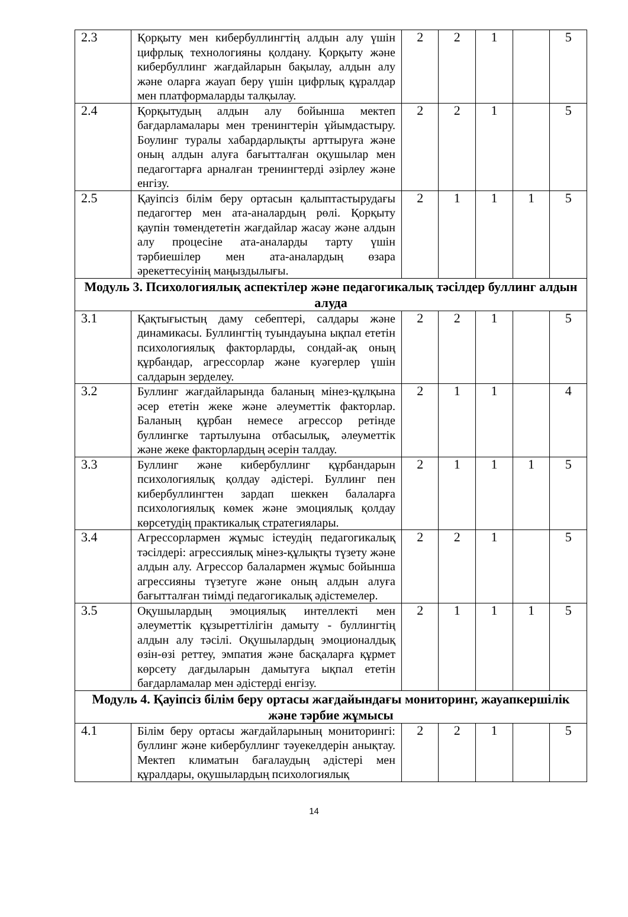| 2.3 | Қорқыту мен кибербуллингтің алдын алу үшін цифрлық технологияны қолдану. Қорқыту және кибербуллинг жағдайларын бақылау, алдын алу және оларға жауап беру үшін цифрлық құралдар мен платформаларды талқылау. | 2 | 2 | 1 | | 5 |
| 2.4 | Қорқытудың алдын алу бойынша мектеп бағдарламалары мен тренингтерін ұйымдастыру. Боулинг туралы хабардарлықты арттыруға және оның алдын алуға бағытталған оқушылар мен педагогтарға арналған тренингтерді әзірлеу және енгізу. | 2 | 2 | 1 | | 5 |
| 2.5 | Қауіпсіз білім беру ортасын қалыптастырудағы педагогтер мен ата-аналардың рөлі. Қорқыту қаупін төмендететін жағдайлар жасау және алдын алу процесіне ата-аналарды тарту үшін тәрбиешілер мен ата-аналардың өзара әрекеттесуінің маңыздылығы. | 2 | 1 | 1 | 1 | 5 |
| Модуль 3. Психологиялық аспектілер және педагогикалық тәсілдер буллинг алдын алуда | | | | | | |
| 3.1 | Қақтығыстың даму себептері, салдары және динамикасы. Буллингтің туындауына ықпал ететін психологиялық факторларды, сондай-ақ оның құрбандар, агрессорлар және куәгерлер үшін салдарын зерделеу. | 2 | 2 | 1 | | 5 |
| 3.2 | Буллинг жағдайларында баланың мінез-құлқына әсер ететін жеке және әлеуметтік факторлар. Баланың құрбан немесе агрессор ретінде буллингке тартылуына отбасылық, әлеуметтік және жеке факторлардың әсерін талдау. | 2 | 1 | 1 | | 4 |
| 3.3 | Буллинг және кибербуллинг құрбандарын психологиялық қолдау әдістері. Буллинг пен кибербуллингтен зардап шеккен балаларға психологиялық көмек және эмоциялық қолдау көрсетудің практикалық стратегиялары. | 2 | 1 | 1 | 1 | 5 |
| 3.4 | Агрессорлармен жұмыс істеудің педагогикалық тәсілдері: агрессиялық мінез-құлықты түзету және алдын алу. Агрессор балалармен жұмыс бойынша агрессияны түзетуге және оның алдын алуға бағытталған тиімді педагогикалық әдістемелер. | 2 | 2 | 1 | | 5 |
| 3.5 | Оқушылардың эмоциялық интеллекті мен әлеуметтік құзыреттілігін дамыту - буллингтің алдын алу тәсілі. Оқушылардың эмоционалдық өзін-өзі реттеу, эмпатия және басқаларға құрмет көрсету дағдыларын дамытуға ықпал ететін бағдарламалар мен әдістерді енгізу. | 2 | 1 | 1 | 1 | 5 |
| Модуль 4. Қауіпсіз білім беру ортасы жағдайындағы мониторинг, жауапкершілік және тәрбие жұмысы | | | | | | |
| 4.1 | Білім беру ортасы жағдайларының мониторингі: буллинг және кибербуллинг тәуекелдерін анықтау. Мектеп климатын бағалаудың әдістері мен құралдары, оқушылардың психологиялық | 2 | 2 | 1 | | 5 |
14